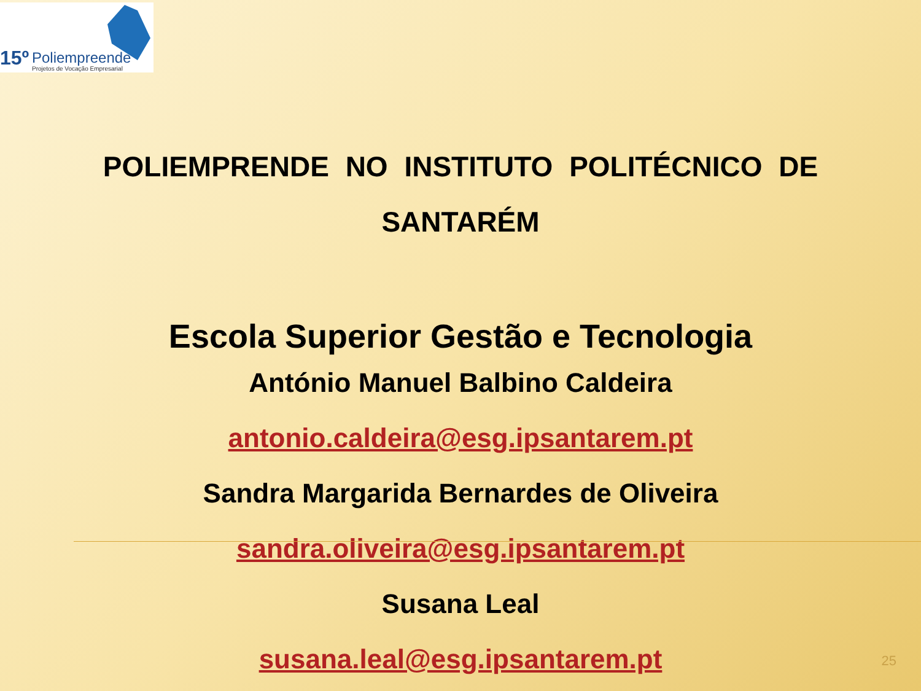15º Poliempreende
Projetos de Vocação Empresarial
POLIEMPRENDE NO INSTITUTO POLITÉCNICO DE SANTARÉM
Escola Superior Gestão e Tecnologia
António Manuel Balbino Caldeira
antonio.caldeira@esg.ipsantarem.pt
Sandra Margarida Bernardes de Oliveira
sandra.oliveira@esg.ipsantarem.pt
Susana Leal
susana.leal@esg.ipsantarem.pt
25